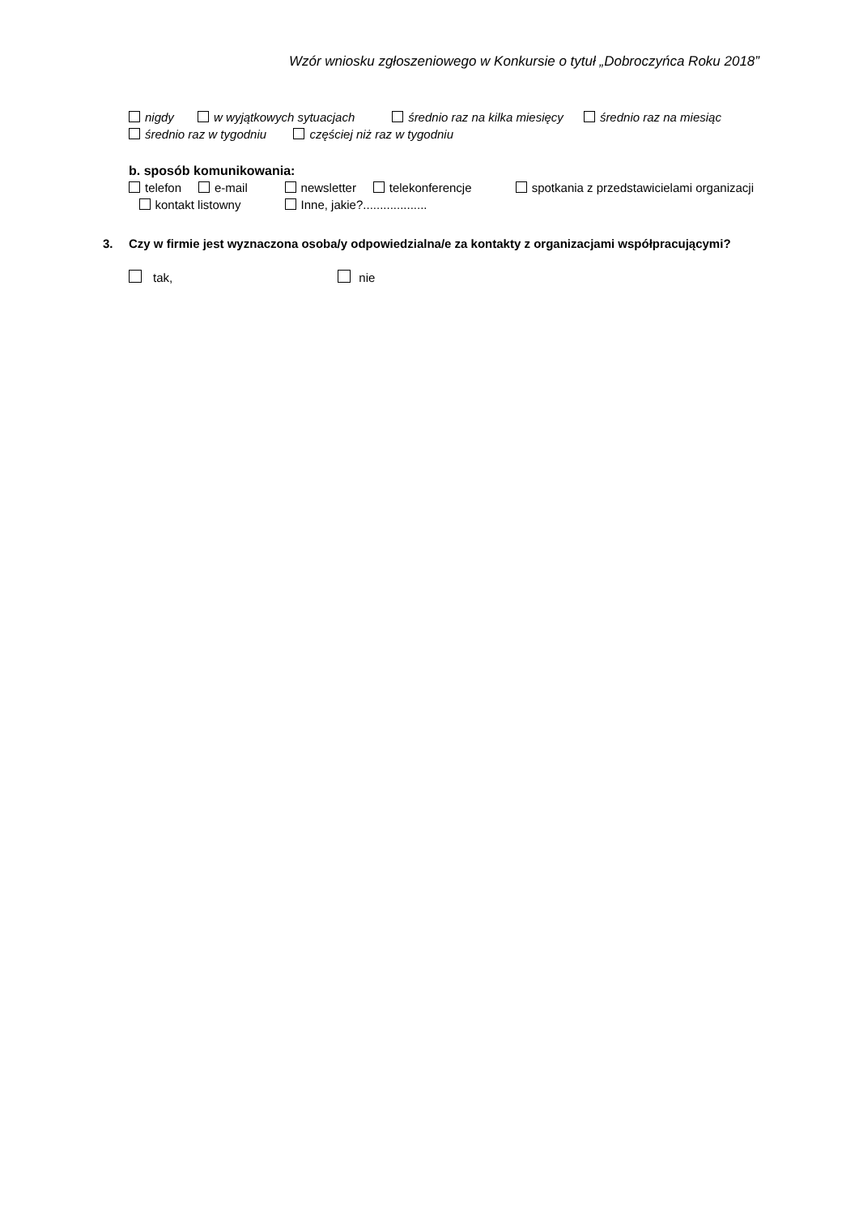Wzór wniosku zgłoszeniowego w Konkursie o tytuł „Dobroczyńca Roku 2018”
nigdy w wyjątkowych sytuacjach średnio raz na kilka miesięcy średnio raz na miesiąc
średnio raz w tygodniu częściej niż raz w tygodniu
b. sposób komunikowania:
telefon e-mail newsletter telekonferencje spotkania z przedstawicielami organizacji kontakt listowny Inne, jakie?...................
3. Czy w firmie jest wyznaczona osoba/y odpowiedzialna/e za kontakty z organizacjami współpracującymi?
tak, nie